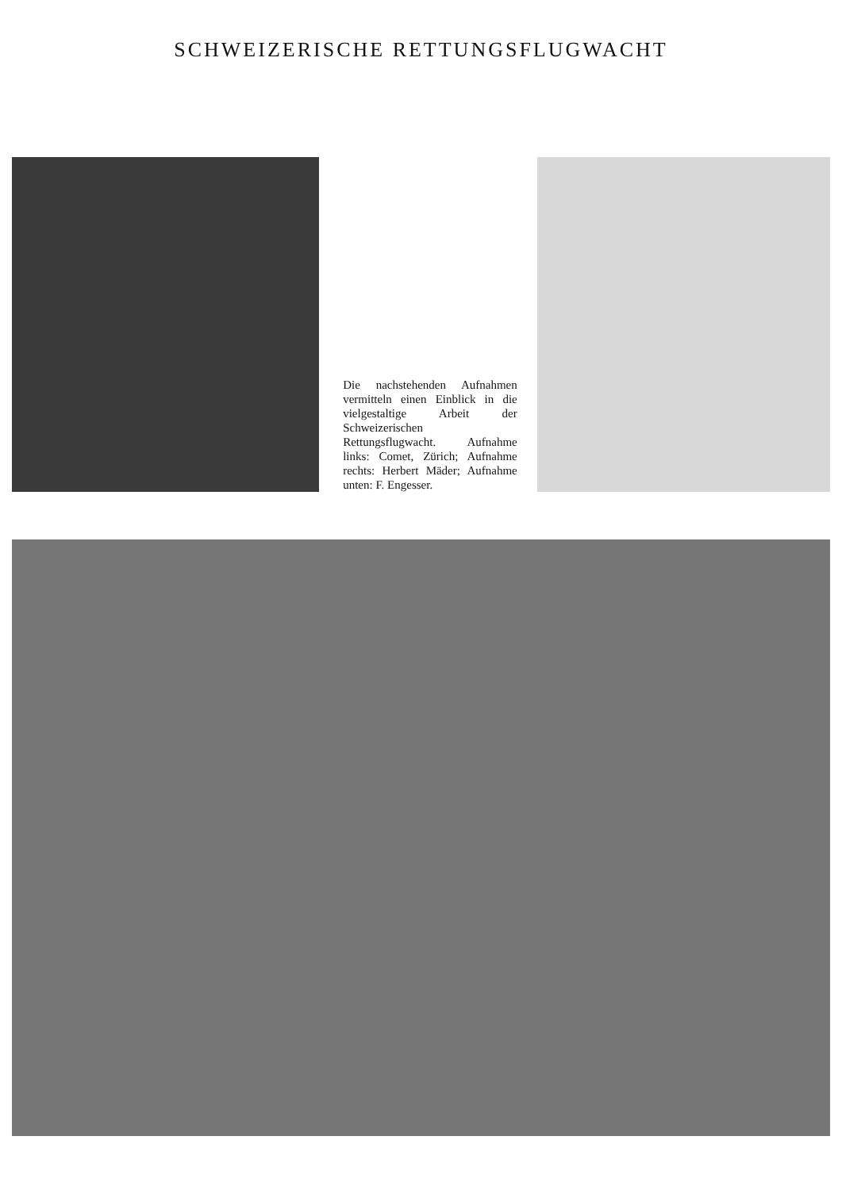SCHWEIZERISCHE RETTUNGSFLUGWACHT
Die nachstehenden Aufnahmen vermitteln einen Einblick in die vielgestaltige Arbeit der Schweizerischen Rettungsflugwacht. Aufnahme links: Comet, Zürich; Aufnahme rechts: Herbert Mäder; Aufnahme unten: F. Engesser.